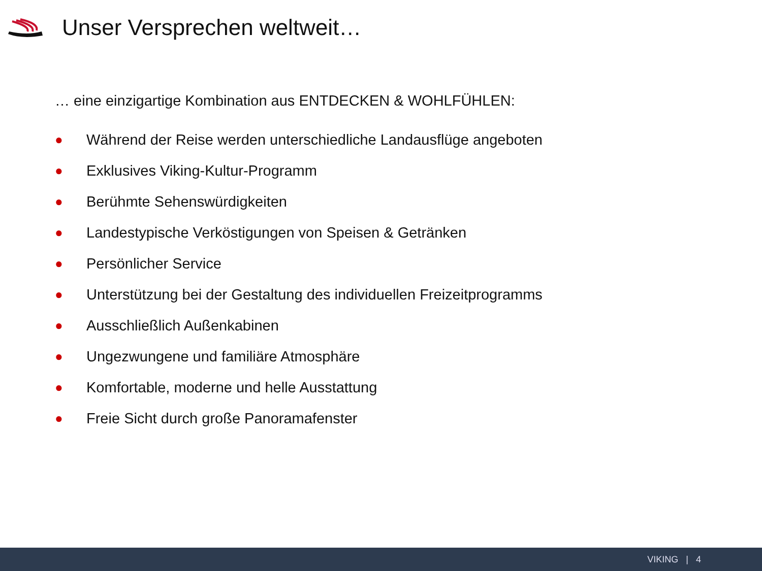Unser Versprechen weltweit…
… eine einzigartige Kombination aus ENTDECKEN & WOHLFÜHLEN:
● Während der Reise werden unterschiedliche Landausflüge angeboten
● Exklusives Viking-Kultur-Programm
● Berühmte Sehenswürdigkeiten
● Landestypische Verköstigungen von Speisen & Getränken
● Persönlicher Service
● Unterstützung bei der Gestaltung des individuellen Freizeitprogramms
● Ausschließlich Außenkabinen
● Ungezwungene und familiäre Atmosphäre
● Komfortable, moderne und helle Ausstattung
● Freie Sicht durch große Panoramafenster
VIKING | 4